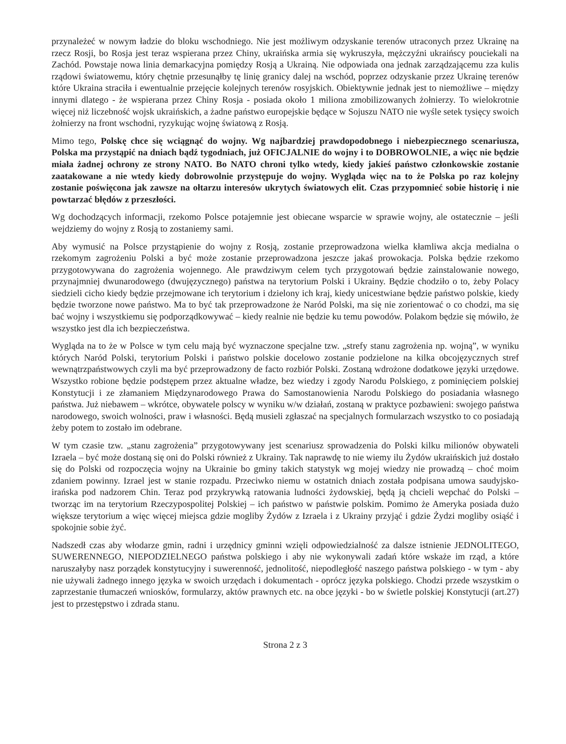przynależeć w nowym ładzie do bloku wschodniego. Nie jest możliwym odzyskanie terenów utraconych przez Ukrainę na rzecz Rosji, bo Rosja jest teraz wspierana przez Chiny, ukraińska armia się wykruszyła, mężczyźni ukraińscy pouciekali na Zachód. Powstaje nowa linia demarkacyjna pomiędzy Rosją a Ukrainą. Nie odpowiada ona jednak zarządzającemu zza kulis rządowi światowemu, który chętnie przesunąłby tę linię granicy dalej na wschód, poprzez odzyskanie przez Ukrainę terenów które Ukraina straciła i ewentualnie przejęcie kolejnych terenów rosyjskich. Obiektywnie jednak jest to niemożliwe – między innymi dlatego - że wspierana przez Chiny Rosja - posiada około 1 miliona zmobilizowanych żołnierzy. To wielokrotnie więcej niż liczebność wojsk ukraińskich, a żadne państwo europejskie będące w Sojuszu NATO nie wyśle setek tysięcy swoich żołnierzy na front wschodni, ryzykując wojnę światową z Rosją.
Mimo tego, Polskę chce się wciągnąć do wojny. Wg najbardziej prawdopodobnego i niebezpiecznego scenariusza, Polska ma przystąpić na dniach bądź tygodniach, już OFICJALNIE do wojny i to DOBROWOLNIE, a więc nie będzie miała żadnej ochrony ze strony NATO. Bo NATO chroni tylko wtedy, kiedy jakieś państwo członkowskie zostanie zaatakowane a nie wtedy kiedy dobrowolnie przystępuje do wojny. Wygląda więc na to że Polska po raz kolejny zostanie poświęcona jak zawsze na ołtarzu interesów ukrytych światowych elit. Czas przypomnieć sobie historię i nie powtarzać błędów z przeszłości.
Wg dochodzących informacji, rzekomo Polsce potajemnie jest obiecane wsparcie w sprawie wojny, ale ostatecznie – jeśli wejdziemy do wojny z Rosją to zostaniemy sami.
Aby wymusić na Polsce przystąpienie do wojny z Rosją, zostanie przeprowadzona wielka kłamliwa akcja medialna o rzekomym zagrożeniu Polski a być może zostanie przeprowadzona jeszcze jakaś prowokacja. Polska będzie rzekomo przygotowywana do zagrożenia wojennego. Ale prawdziwym celem tych przygotowań będzie zainstalowanie nowego, przynajmniej dwunarodowego (dwujęzycznego) państwa na terytorium Polski i Ukrainy. Będzie chodziło o to, żeby Polacy siedzieli cicho kiedy będzie przejmowane ich terytorium i dzielony ich kraj, kiedy unicestwiane będzie państwo polskie, kiedy będzie tworzone nowe państwo. Ma to być tak przeprowadzone że Naród Polski, ma się nie zorientować o co chodzi, ma się bać wojny i wszystkiemu się podporządkowywać – kiedy realnie nie będzie ku temu powodów. Polakom będzie się mówiło, że wszystko jest dla ich bezpieczeństwa.
Wygląda na to że w Polsce w tym celu mają być wyznaczone specjalne tzw. „strefy stanu zagrożenia np. wojną”, w wyniku których Naród Polski, terytorium Polski i państwo polskie docelowo zostanie podzielone na kilka obcojęzycznych stref wewnątrzpaństwowych czyli ma być przeprowadzony de facto rozbiór Polski. Zostaną wdrożone dodatkowe języki urzędowe. Wszystko robione będzie podstępem przez aktualne władze, bez wiedzy i zgody Narodu Polskiego, z pominięciem polskiej Konstytucji i ze złamaniem Międzynarodowego Prawa do Samostanowienia Narodu Polskiego do posiadania własnego państwa. Już niebawem – wkrótce, obywatele polscy w wyniku w/w działań, zostaną w praktyce pozbawieni: swojego państwa narodowego, swoich wolności, praw i własności. Będą musieli zgłaszać na specjalnych formularzach wszystko to co posiadają żeby potem to zostało im odebrane.
W tym czasie tzw. „stanu zagrożenia” przygotowywany jest scenariusz sprowadzenia do Polski kilku milionów obywateli Izraela – być może dostaną się oni do Polski również z Ukrainy. Tak naprawdę to nie wiemy ilu Żydów ukraińskich już dostało się do Polski od rozpoczęcia wojny na Ukrainie bo gminy takich statystyk wg mojej wiedzy nie prowadzą – choć moim zdaniem powinny. Izrael jest w stanie rozpadu. Przeciwko niemu w ostatnich dniach została podpisana umowa saudyjsko-irańska pod nadzorem Chin. Teraz pod przykrywką ratowania ludności żydowskiej, będą ją chcieli wepchać do Polski – tworząc im na terytorium Rzeczypospolitej Polskiej – ich państwo w państwie polskim. Pomimo że Ameryka posiada dużo większe terytorium a więc więcej miejsca gdzie mogliby Żydów z Izraela i z Ukrainy przyjąć i gdzie Żydzi mogliby osiąść i spokojnie sobie żyć.
Nadszedł czas aby włodarze gmin, radni i urzędnicy gminni wzięli odpowiedzialność za dalsze istnienie JEDNOLITEGO, SUWERENNEGO, NIEPODZIELNEGO państwa polskiego i aby nie wykonywali zadań które wskaże im rząd, a które naruszałyby nasz porządek konstytucyjny i suwerenność, jednolitość, niepodległość naszego państwa polskiego - w tym - aby nie używali żadnego innego języka w swoich urzędach i dokumentach - oprócz języka polskiego. Chodzi przede wszystkim o zaprzestanie tłumaczeń wniosków, formularzy, aktów prawnych etc. na obce języki - bo w świetle polskiej Konstytucji (art.27) jest to przestępstwo i zdrada stanu.
Strona 2 z 3